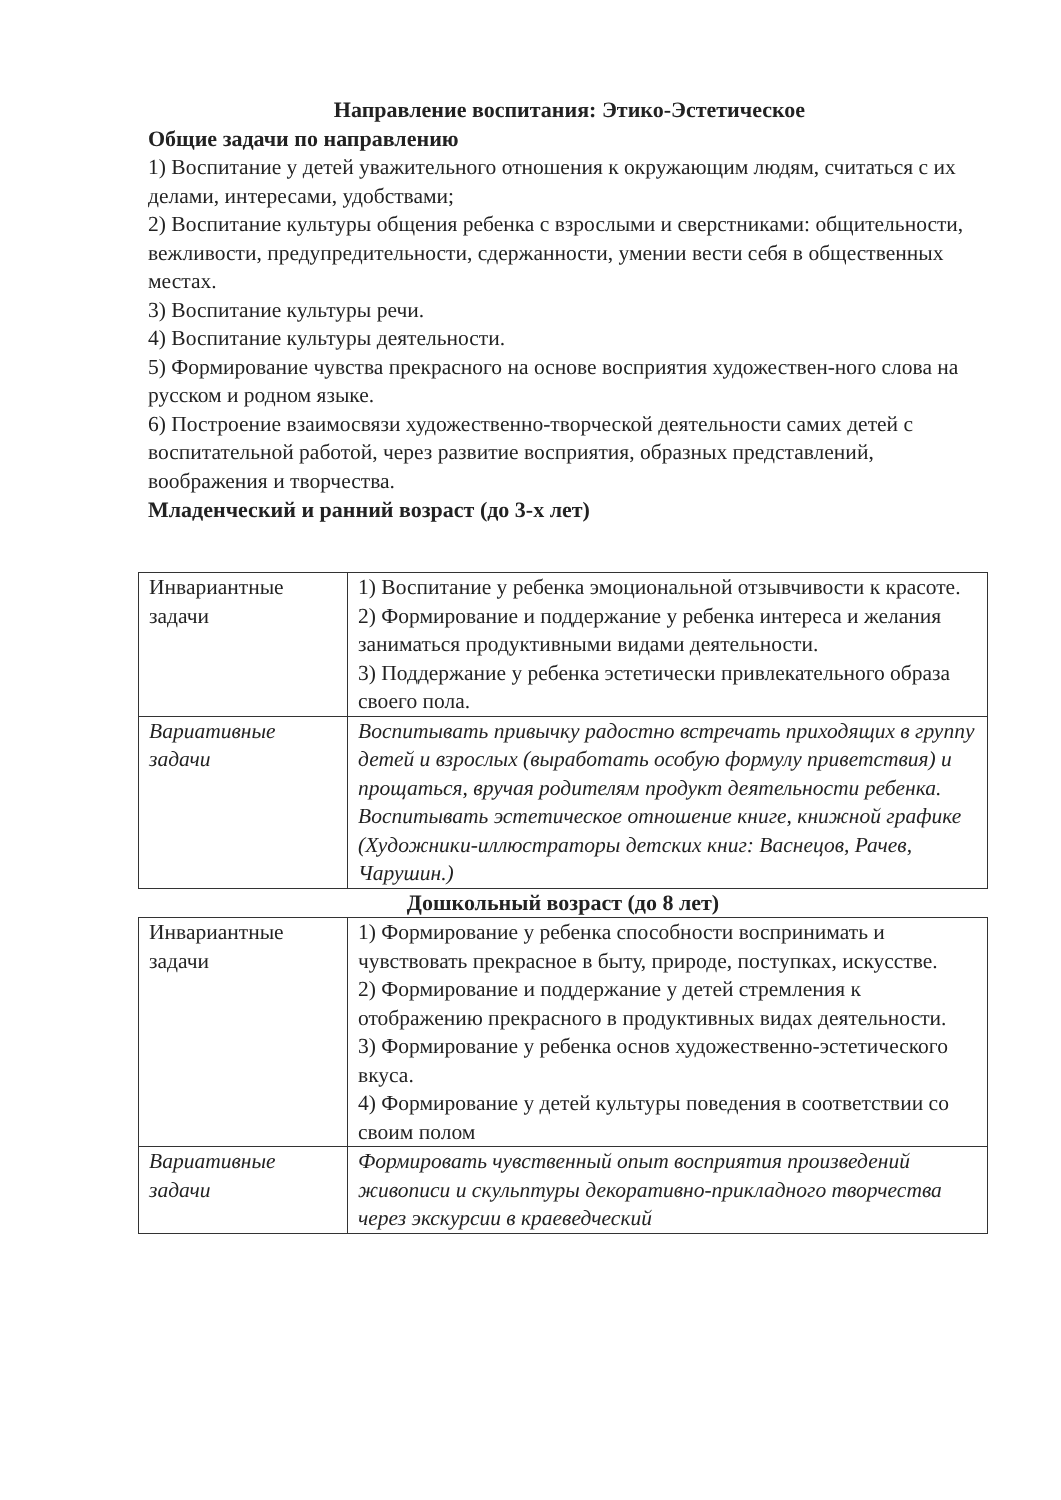Направление воспитания: Этико-Эстетическое
Общие задачи по направлению
1) Воспитание у детей уважительного отношения к окружающим людям, считаться с их делами, интересами, удобствами;
2) Воспитание культуры общения ребенка с взрослыми и сверстниками: общительности, вежливости, предупредительности, сдержанности, умении вести себя в общественных местах.
3) Воспитание культуры речи.
4) Воспитание культуры деятельности.
5) Формирование чувства прекрасного на основе восприятия художествен-ного слова на русском и родном языке.
6) Построение взаимосвязи художественно-творческой деятельности самих детей с воспитательной работой, через развитие восприятия, образных представлений, воображения и творчества.
Младенческий и ранний возраст (до 3-х лет)
| Инвариантные задачи | 1) Воспитание у ребенка эмоциональной отзывчивости к красоте. 2) Формирование и поддержание у ребенка интереса и желания заниматься продуктивными видами деятельности. 3) Поддержание у ребенка эстетически привлекательного образа своего пола. |
| Вариативные задачи | Воспитывать привычку радостно встречать приходящих в группу детей и взрослых (выработать особую формулу приветствия) и прощаться, вручая родителям продукт деятельности ребенка. Воспитывать эстетическое отношение книге, книжной графике (Художники-иллюстраторы детских книг: Васнецов, Рачев, Чарушин.) |
Дошкольный возраст (до 8 лет)
| Инвариантные задачи | 1) Формирование у ребенка способности воспринимать и чувствовать прекрасное в быту, природе, поступках, искусстве. 2) Формирование и поддержание у детей стремления к отображению прекрасного в продуктивных видах деятельности. 3) Формирование у ребенка основ художественно-эстетического вкуса. 4) Формирование у детей культуры поведения в соответствии со своим полом |
| Вариативные задачи | Формировать чувственный опыт восприятия произведений живописи и скульптуры декоративно-прикладного творчества через экскурсии в краеведческий |